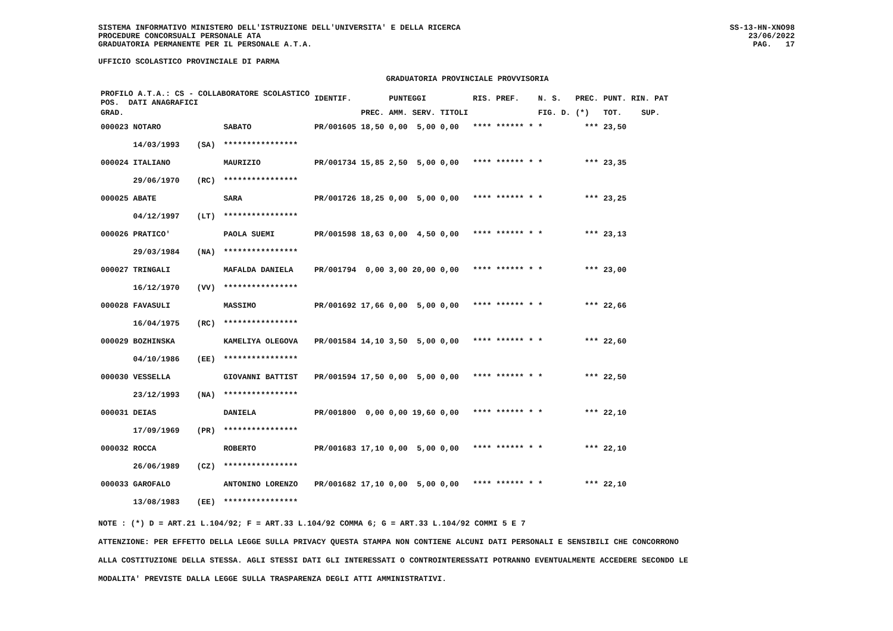SISTEMA INFORMATIVO MINISTERO DELL'ISTRUZIONE DELL'UNIVERSITA' E DELLA RICERCA
PROCEDURE CONCORSUALI PERSONALE ATA
GRADUATORIA PERMANENTE PER IL PERSONALE A.T.A.
SS-13-HN-XNO98
23/06/2022
PAG. 17
UFFICIO SCOLASTICO PROVINCIALE DI PARMA
GRADUATORIA PROVINCIALE PROVVISORIA
| PROFILO A.T.A.: CS - COLLABORATORE SCOLASTICO POS. DATI ANAGRAFICI | | | IDENTIF. | | PUNTEGGI | | | RIS. PREF. | | N. S. | PREC. | PUNT. RIN. PAT | |
| --- | --- | --- | --- | --- | --- | --- | --- | --- | --- | --- | --- | --- | --- |
| GRAD. | | | | PREC. | AMM. | SERV. | TITOLI | | | FIG. D. | (*) | TOT. | SUP. |
| 000023 NOTARO | | SABATO | PR/001605 | 18,50 | 0,00 | 5,00 | 0,00 | **** ****** * | | * | *** | 23,50 | |
| 14/03/1993 | (SA) | **************** | | | | | | | | | | | |
| 000024 ITALIANO | | MAURIZIO | PR/001734 | 15,85 | 2,50 | 5,00 | 0,00 | **** ****** * | | * | *** | 23,35 | |
| 29/06/1970 | (RC) | **************** | | | | | | | | | | | |
| 000025 ABATE | | SARA | PR/001726 | 18,25 | 0,00 | 5,00 | 0,00 | **** ****** * | | * | *** | 23,25 | |
| 04/12/1997 | (LT) | **************** | | | | | | | | | | | |
| 000026 PRATICO' | | PAOLA SUEMI | PR/001598 | 18,63 | 0,00 | 4,50 | 0,00 | **** ****** * | | * | *** | 23,13 | |
| 29/03/1984 | (NA) | **************** | | | | | | | | | | | |
| 000027 TRINGALI | | MAFALDA DANIELA | PR/001794 | 0,00 | 3,00 | 20,00 | 0,00 | **** ****** * | | * | *** | 23,00 | |
| 16/12/1970 | (VV) | **************** | | | | | | | | | | | |
| 000028 FAVASULI | | MASSIMO | PR/001692 | 17,66 | 0,00 | 5,00 | 0,00 | **** ****** * | | * | *** | 22,66 | |
| 16/04/1975 | (RC) | **************** | | | | | | | | | | | |
| 000029 BOZHINSKA | | KAMELIYA OLEGOVA | PR/001584 | 14,10 | 3,50 | 5,00 | 0,00 | **** ****** * | | * | *** | 22,60 | |
| 04/10/1986 | (EE) | **************** | | | | | | | | | | | |
| 000030 VESSELLA | | GIOVANNI BATTIST | PR/001594 | 17,50 | 0,00 | 5,00 | 0,00 | **** ****** * | | * | *** | 22,50 | |
| 23/12/1993 | (NA) | **************** | | | | | | | | | | | |
| 000031 DEIAS | | DANIELA | PR/001800 | 0,00 | 0,00 | 19,60 | 0,00 | **** ****** * | | * | *** | 22,10 | |
| 17/09/1969 | (PR) | **************** | | | | | | | | | | | |
| 000032 ROCCA | | ROBERTO | PR/001683 | 17,10 | 0,00 | 5,00 | 0,00 | **** ****** * | | * | *** | 22,10 | |
| 26/06/1989 | (CZ) | **************** | | | | | | | | | | | |
| 000033 GAROFALO | | ANTONINO LORENZO | PR/001682 | 17,10 | 0,00 | 5,00 | 0,00 | **** ****** * | | * | *** | 22,10 | |
| 13/08/1983 | (EE) | **************** | | | | | | | | | | | |
NOTE : (*) D = ART.21 L.104/92; F = ART.33 L.104/92 COMMA 6; G = ART.33 L.104/92 COMMI 5 E 7
ATTENZIONE: PER EFFETTO DELLA LEGGE SULLA PRIVACY QUESTA STAMPA NON CONTIENE ALCUNI DATI PERSONALI E SENSIBILI CHE CONCORRONO
ALLA COSTITUZIONE DELLA STESSA. AGLI STESSI DATI GLI INTERESSATI O CONTROINTERESSATI POTRANNO EVENTUALMENTE ACCEDERE SECONDO LE
MODALITA' PREVISTE DALLA LEGGE SULLA TRASPARENZA DEGLI ATTI AMMINISTRATIVI.